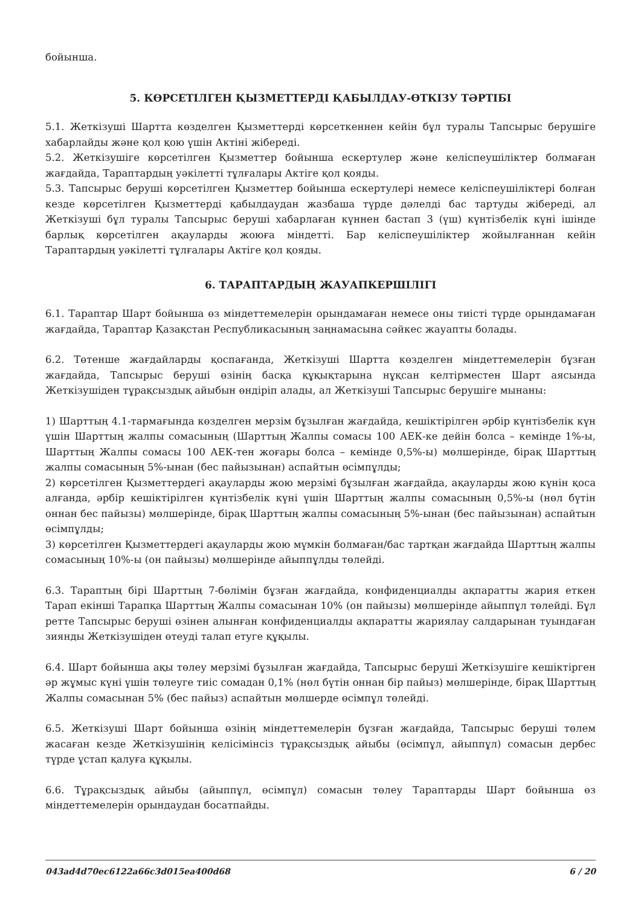бойынша.
5. КӨРСЕТІЛГЕН ҚЫЗМЕТТЕРДІ ҚАБЫЛДАУ-ӨТКІЗУ ТӘРТІБІ
5.1. Жеткізуші Шартта көзделген Қызметтерді көрсеткеннен кейін бұл туралы Тапсырыс берушіге хабарлайды және қол қою үшін Актіні жібереді.
5.2. Жеткізушіге көрсетілген Қызметтер бойынша ескертулер және келіспеушіліктер болмаған жағдайда, Тараптардың уәкілетті тұлғалары Актіге қол қояды.
5.3. Тапсырыс беруші көрсетілген Қызметтер бойынша ескертулері немесе келіспеушіліктері болған кезде көрсетілген Қызметтерді қабылдаудан жазбаша түрде дәлелді бас тартуды жібереді, ал Жеткізуші бұл туралы Тапсырыс беруші хабарлаған күннен бастап 3 (үш) күнтізбелік күні ішінде барлық көрсетілген ақауларды жоюға міндетті. Бар келіспеушіліктер жойылғаннан кейін Тараптардың уәкілетті тұлғалары Актіге қол қояды.
6. ТАРАПТАРДЫҢ ЖАУАПКЕРШІЛІГІ
6.1. Тараптар Шарт бойынша өз міндеттемелерін орындамаған немесе оны тиісті түрде орындамаған жағдайда, Тараптар Қазақстан Республикасының заңнамасына сәйкес жауапты болады.
6.2. Төтенше жағдайларды қоспағанда, Жеткізуші Шартта көзделген міндеттемелерін бұзған жағдайда, Тапсырыс беруші өзінің басқа құқықтарына нұқсан келтірместен Шарт аясында Жеткізушіден тұрақсыздық айыбын өндіріп алады, ал Жеткізуші Тапсырыс берушіге мынаны:
1) Шарттың 4.1-тармағында көзделген мерзім бұзылған жағдайда, кешіктірілген әрбір күнтізбелік күн үшін Шарттың жалпы сомасының (Шарттың Жалпы сомасы 100 АЕК-ке дейін болса – кемінде 1%-ы, Шарттың Жалпы сомасы 100 АЕК-тен жоғары болса – кемінде 0,5%-ы) мөлшерінде, бірақ Шарттың жалпы сомасының 5%-ынан (бес пайызынан) аспайтын өсімпұлды;
2) көрсетілген Қызметтердегі ақауларды жою мерзімі бұзылған жағдайда, ақауларды жою күнін қоса алғанда, әрбір кешіктірілген күнтізбелік күні үшін Шарттың жалпы сомасының 0,5%-ы (нөл бүтін оннан бес пайызы) мөлшерінде, бірақ Шарттың жалпы сомасының 5%-ынан (бес пайызынан) аспайтын өсімпұлды;
3) көрсетілген Қызметтердегі ақауларды жою мүмкін болмаған/бас тартқан жағдайда Шарттың жалпы сомасының 10%-ы (он пайызы) мөлшерінде айыппұлды төлейді.
6.3. Тараптың бірі Шарттың 7-бөлімін бұзған жағдайда, конфиденциалды ақпаратты жария еткен Тарап екінші Тарапқа Шарттың Жалпы сомасынан 10% (он пайызы) мөлшерінде айыппұл төлейді. Бұл ретте Тапсырыс беруші өзінен алынған конфиденциалды ақпаратты жариялау салдарынан туындаған зиянды Жеткізушіден өтеуді талап етуге құқылы.
6.4. Шарт бойынша ақы төлеу мерзімі бұзылған жағдайда, Тапсырыс беруші Жеткізушіге кешіктірген әр жұмыс күні үшін төлеуге тиіс сомадан 0,1% (нөл бүтін оннан бір пайыз) мөлшерінде, бірақ Шарттың Жалпы сомасынан 5% (бес пайыз) аспайтын мөлшерде өсімпұл төлейді.
6.5. Жеткізуші Шарт бойынша өзінің міндеттемелерін бұзған жағдайда, Тапсырыс беруші төлем жасаған кезде Жеткізушінің келісімінсіз тұрақсыздық айыбы (өсімпұл, айыппұл) сомасын дербес түрде ұстап қалуға құқылы.
6.6. Тұрақсыздық айыбы (айыппұл, өсімпұл) сомасын төлеу Тараптарды Шарт бойынша өз міндеттемелерін орындаудан босатпайды.
043ad4d70ec6122a66c3d015ea400d68 6 / 20